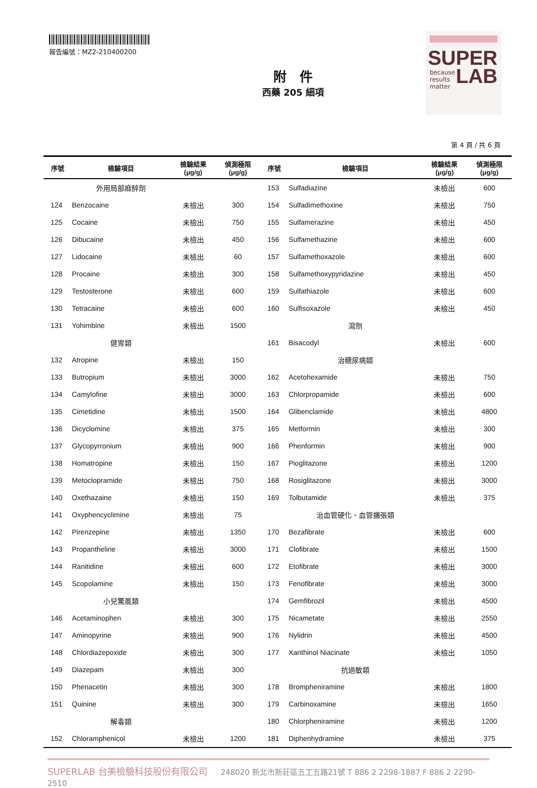報告編號：MZ2-210400200
附　件
西藥 205 細項
SUPER
because
results
matter
LAB
第 4 頁 / 共 6 頁
| 序號 | 檢驗項目 | 檢驗結果 (μg/g) | 偵測極限 (μg/g) | 序號 | 檢驗項目 | 檢驗結果 (μg/g) | 偵測極限 (μg/g) |
| --- | --- | --- | --- | --- | --- | --- | --- |
| | 外用局部麻醉劑 | | | 153 | Sulfadiazine | 未檢出 | 600 |
| 124 | Benzocaine | 未檢出 | 300 | 154 | Sulfadimethoxine | 未檢出 | 750 |
| 125 | Cocaine | 未檢出 | 750 | 155 | Sulfamerazine | 未檢出 | 450 |
| 126 | Dibucaine | 未檢出 | 450 | 156 | Sulfamethazine | 未檢出 | 600 |
| 127 | Lidocaine | 未檢出 | 60 | 157 | Sulfamethoxazole | 未檢出 | 600 |
| 128 | Procaine | 未檢出 | 300 | 158 | Sulfamethoxypyridazine | 未檢出 | 450 |
| 129 | Testosterone | 未檢出 | 600 | 159 | Sulfathiazole | 未檢出 | 600 |
| 130 | Tetracaine | 未檢出 | 600 | 160 | Sulfisoxazole | 未檢出 | 450 |
| 131 | Yohimbine | 未檢出 | 1500 | | 瀉劑 | | |
| | 健胃類 | | | 161 | Bisacodyl | 未檢出 | 600 |
| 132 | Atropine | 未檢出 | 150 | | 治糖尿病類 | | |
| 133 | Butropium | 未檢出 | 3000 | 162 | Acetohexamide | 未檢出 | 750 |
| 134 | Camylofine | 未檢出 | 3000 | 163 | Chlorpropamide | 未檢出 | 600 |
| 135 | Cimetidine | 未檢出 | 1500 | 164 | Glibenclamide | 未檢出 | 4800 |
| 136 | Dicyclomine | 未檢出 | 375 | 165 | Metformin | 未檢出 | 300 |
| 137 | Glycopyrronium | 未檢出 | 900 | 166 | Phenformin | 未檢出 | 900 |
| 138 | Homatropine | 未檢出 | 150 | 167 | Pioglitazone | 未檢出 | 1200 |
| 139 | Metoclopramide | 未檢出 | 750 | 168 | Rosiglitazone | 未檢出 | 3000 |
| 140 | Oxethazaine | 未檢出 | 150 | 169 | Tolbutamide | 未檢出 | 375 |
| 141 | Oxyphencyclimine | 未檢出 | 75 | | 治血管硬化、血管擴張類 | | |
| 142 | Pirenzepine | 未檢出 | 1350 | 170 | Bezafibrate | 未檢出 | 600 |
| 143 | Propantheline | 未檢出 | 3000 | 171 | Clofibrate | 未檢出 | 1500 |
| 144 | Ranitidine | 未檢出 | 600 | 172 | Etofibrate | 未檢出 | 3000 |
| 145 | Scopolamine | 未檢出 | 150 | 173 | Fenofibrate | 未檢出 | 3000 |
| | 小兒驚風類 | | | 174 | Gemfibrozil | 未檢出 | 4500 |
| 146 | Acetaminophen | 未檢出 | 300 | 175 | Nicametate | 未檢出 | 2550 |
| 147 | Aminopyrine | 未檢出 | 900 | 176 | Nylidrin | 未檢出 | 4500 |
| 148 | Chlordiazepoxide | 未檢出 | 300 | 177 | Xanthinol Niacinate | 未檢出 | 1050 |
| 149 | Diazepam | 未檢出 | 300 | | 抗過敏類 | | |
| 150 | Phenacetin | 未檢出 | 300 | 178 | Brompheniramine | 未檢出 | 1800 |
| 151 | Quinine | 未檢出 | 300 | 179 | Carbinoxamine | 未檢出 | 1650 |
| | 解毒類 | | | 180 | Chlorpheniramine | 未檢出 | 1200 |
| 152 | Chloramphenicol | 未檢出 | 1200 | 181 | Diphenhydramine | 未檢出 | 375 |
SUPERLAB 台美檢驗科技股份有限公司 248020 新北市新莊區五工五路21號 T 886 2 2298-1887 F 886 2 2290-2510